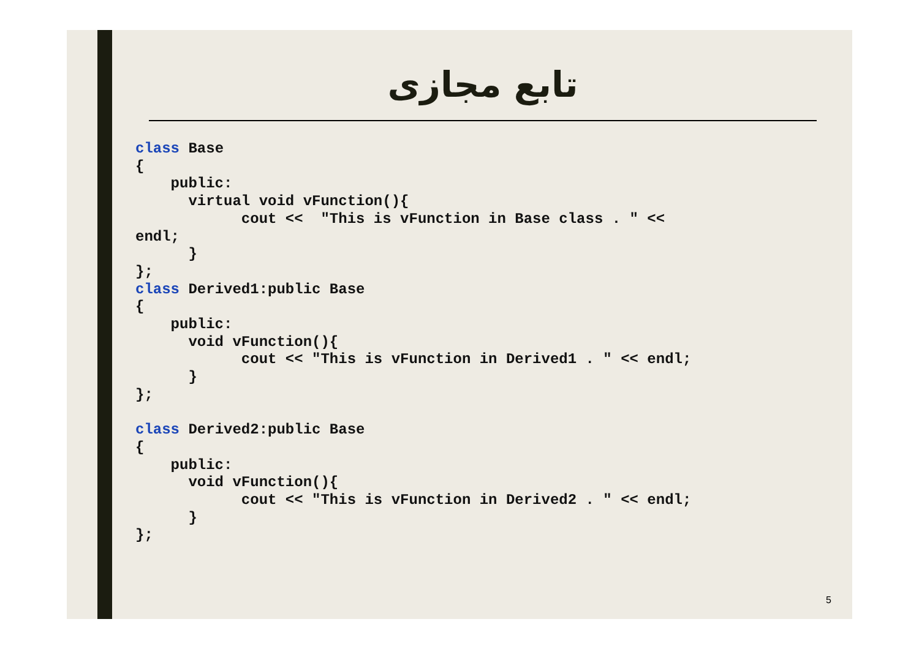تابع مجازی
class Base
{
    public:
      virtual void vFunction(){
            cout <<  "This is vFunction in Base class . " <<
endl;
      }
};
class Derived1:public Base
{
    public:
      void vFunction(){
            cout << "This is vFunction in Derived1 . " << endl;
      }
};

class Derived2:public Base
{
    public:
      void vFunction(){
            cout << "This is vFunction in Derived2 . " << endl;
      }
};
5